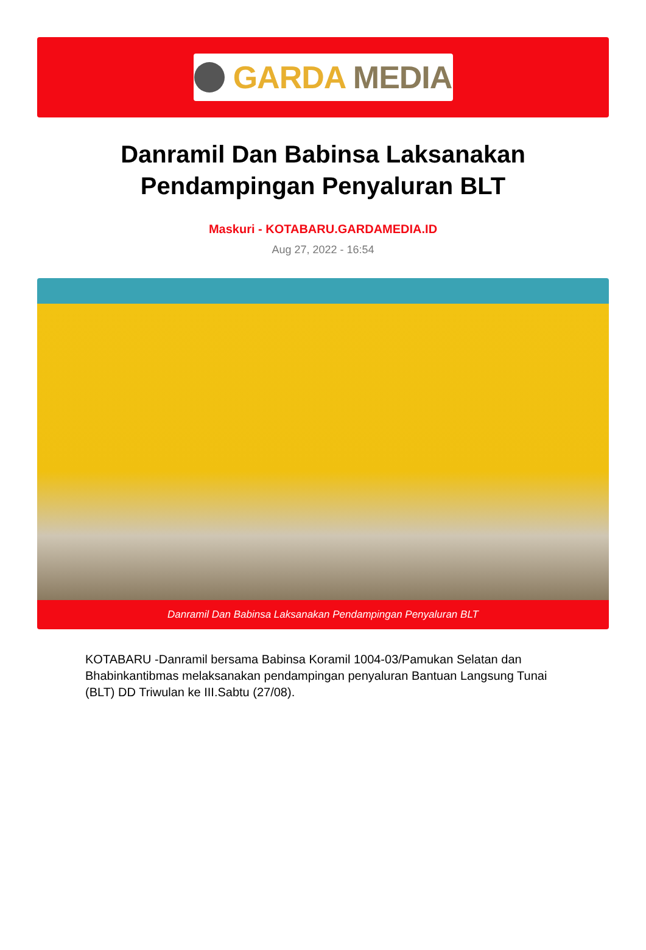GARDA MEDIA
Danramil Dan Babinsa Laksanakan Pendampingan Penyaluran BLT
Maskuri - KOTABARU.GARDAMEDIA.ID
Aug 27, 2022 - 16:54
Danramil Dan Babinsa Laksanakan Pendampingan Penyaluran BLT
KOTABARU -Danramil bersama Babinsa Koramil 1004-03/Pamukan Selatan dan Bhabinkantibmas melaksanakan pendampingan penyaluran Bantuan Langsung Tunai (BLT) DD Triwulan ke III.Sabtu (27/08).